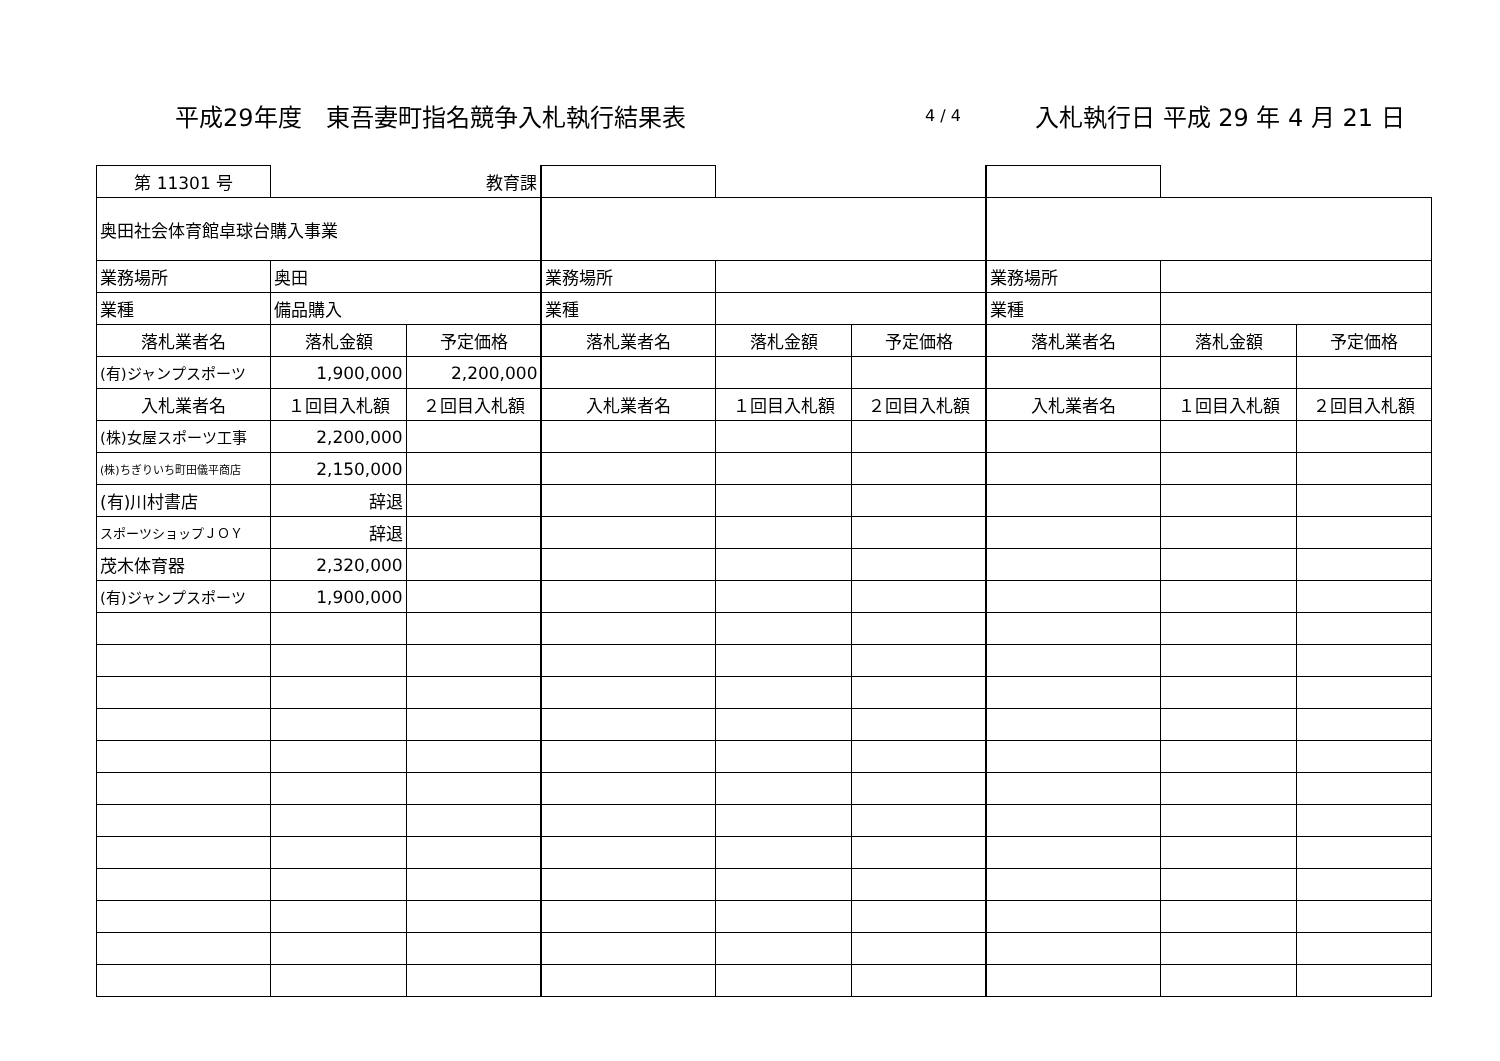平成29年度　東吾妻町指名競争入札執行結果表 4 / 4 入札執行日 平成 29 年 4 月 21 日
| 第 11301 号 | 教育課 | | | | | | | |
| 奥田社会体育館卓球台購入事業 | | | | | | | | |
| 業務場所 | 奥田 | | 業務場所 | | | 業務場所 | | |
| 業種 | 備品購入 | | 業種 | | | 業種 | | |
| 落札業者名 | 落札金額 | 予定価格 | 落札業者名 | 落札金額 | 予定価格 | 落札業者名 | 落札金額 | 予定価格 |
| (有)ジャンプスポーツ | 1,900,000 | 2,200,000 | | | | | | |
| 入札業者名 | １回目入札額 | ２回目入札額 | 入札業者名 | １回目入札額 | ２回目入札額 | 入札業者名 | １回目入札額 | ２回目入札額 |
| (株)女屋スポーツ工事 | 2,200,000 | | | | | | | |
| (株)ちぎりいち町田儀平商店 | 2,150,000 | | | | | | | |
| (有)川村書店 | 辞退 | | | | | | | |
| スポーツショップＪＯＹ | 辞退 | | | | | | | |
| 茂木体育器 | 2,320,000 | | | | | | | |
| (有)ジャンプスポーツ | 1,900,000 | | | | | | | |